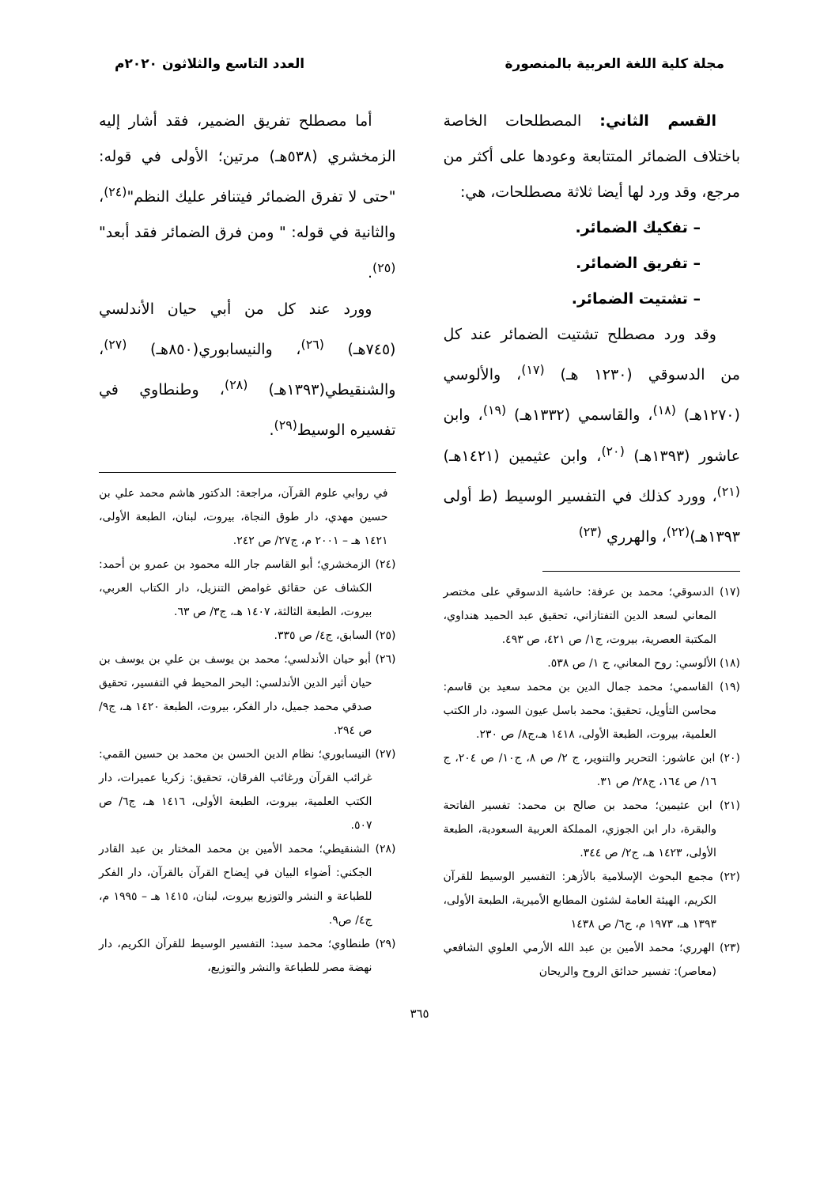مجلة كلية اللغة العربية بالمنصورة
العدد التاسع والثلاثون ٢٠٢٠م
القسم الثاني: المصطلحات الخاصة باختلاف الضمائر المتتابعة وعودها على أكثر من مرجع، وقد ورد لها أيضا ثلاثة مصطلحات، هي:
– تفكيك الضمائر.
– تفريق الضمائر.
– تشتيت الضمائر.
وقد ورد مصطلح تشتيت الضمائر عند كل من الدسوقي (١٢٣٠ هـ) <sup>(١٧)</sup>، والألوسي (١٢٧٠هـ) <sup>(١٨)</sup>، والقاسمي (١٣٣٢هـ) <sup>(١٩)</sup>، وابن عاشور (١٣٩٣هـ) <sup>(٢٠)</sup>، وابن عثيمين (١٤٢١هـ) <sup>(٢١)</sup>، وورد كذلك في التفسير الوسيط (ط أولى ١٣٩٣هـ)<sup>(٢٢)</sup>، والهرري <sup>(٢٣)</sup>
(١٧) الدسوقي؛ محمد بن عرفة: حاشية الدسوقي على مختصر المعاني لسعد الدين التفتازاني، تحقيق عبد الحميد هنداوي، المكتبة العصرية، بيروت، ج١/ ص ٤٢١، ص ٤٩٣.
(١٨) الألوسي: روح المعاني، ج ١/ ص ٥٣٨.
(١٩) القاسمي؛ محمد جمال الدين بن محمد سعيد بن قاسم: محاسن التأويل، تحقيق: محمد باسل عيون السود، دار الكتب العلمية، بيروت، الطبعة الأولى، ١٤١٨ هـ،ج٨/ ص ٢٣٠.
(٢٠) ابن عاشور: التحرير والتنوير، ج ٢/ ص ٨، ج١٠/ ص ٢٠٤، ج ١٦/ ص ١٦٤، ج٢٨/ ص ٣١.
(٢١) ابن عثيمين؛ محمد بن صالح بن محمد: تفسير الفاتحة والبقرة، دار ابن الجوزي، المملكة العربية السعودية، الطبعة الأولى، ١٤٢٣ هـ، ج٢/ ص ٣٤٤.
(٢٢) مجمع البحوث الإسلامية بالأزهر: التفسير الوسيط للقرآن الكريم، الهيئة العامة لشئون المطابع الأميرية، الطبعة الأولى، ١٣٩٣ هـ، ١٩٧٣ م، ج٦/ ص ١٤٣٨
(٢٣) الهرري؛ محمد الأمين بن عبد الله الأرمي العلوي الشافعي (معاصر): تفسير حدائق الروح والريحان
أما مصطلح تفريق الضمير، فقد أشار إليه الزمخشري (٥٣٨هـ) مرتين؛ الأولى في قوله: "حتى لا تفرق الضمائر فيتنافر عليك النظم"<sup>(٢٤)</sup>، والثانية في قوله: " ومن فرق الضمائر فقد أبعد"<sup>(٢٥)</sup>.
وورد عند كل من أبي حيان الأندلسي (٧٤٥هـ) <sup>(٢٦)</sup>، والنيسابوري(٨٥٠هـ) <sup>(٢٧)</sup>، والشنقيطي(١٣٩٣هـ) <sup>(٢٨)</sup>، وطنطاوي في تفسيره الوسيط<sup>(٢٩)</sup>.
في روابي علوم القرآن، مراجعة: الدكتور هاشم محمد علي بن حسين مهدي، دار طوق النجاة، بيروت، لبنان، الطبعة الأولى، ١٤٢١ هـ – ٢٠٠١ م، ج٢٧/ ص ٢٤٢.
(٢٤) الزمخشري؛ أبو القاسم جار الله محمود بن عمرو بن أحمد: الكشاف عن حقائق غوامض التنزيل، دار الكتاب العربي، بيروت، الطبعة الثالثة، ١٤٠٧ هـ، ج٣/ ص ٦٣.
(٢٥) السابق، ج٤/ ص ٣٣٥.
(٢٦) أبو حيان الأندلسي؛ محمد بن يوسف بن علي بن يوسف بن حيان أثير الدين الأندلسي: البحر المحيط في التفسير، تحقيق صدقي محمد جميل، دار الفكر، بيروت، الطبعة ١٤٢٠ هـ، ج٩/ ص ٢٩٤.
(٢٧) النيسابوري؛ نظام الدين الحسن بن محمد بن حسين القمي: غرائب القرآن ورغائب الفرقان، تحقيق: زكريا عميرات، دار الكتب العلمية، بيروت، الطبعة الأولى، ١٤١٦ هـ، ج٦/ ص ٥٠٧.
(٢٨) الشنقيطي؛ محمد الأمين بن محمد المختار بن عبد القادر الجكني: أضواء البيان في إيضاح القرآن بالقرآن، دار الفكر للطباعة و النشر والتوزيع بيروت، لبنان، ١٤١٥ هـ – ١٩٩٥ م، ج٤/ ص٩.
(٢٩) طنطاوي؛ محمد سيد: التفسير الوسيط للقرآن الكريم، دار نهضة مصر للطباعة والنشر والتوزيع،
٣٦٥